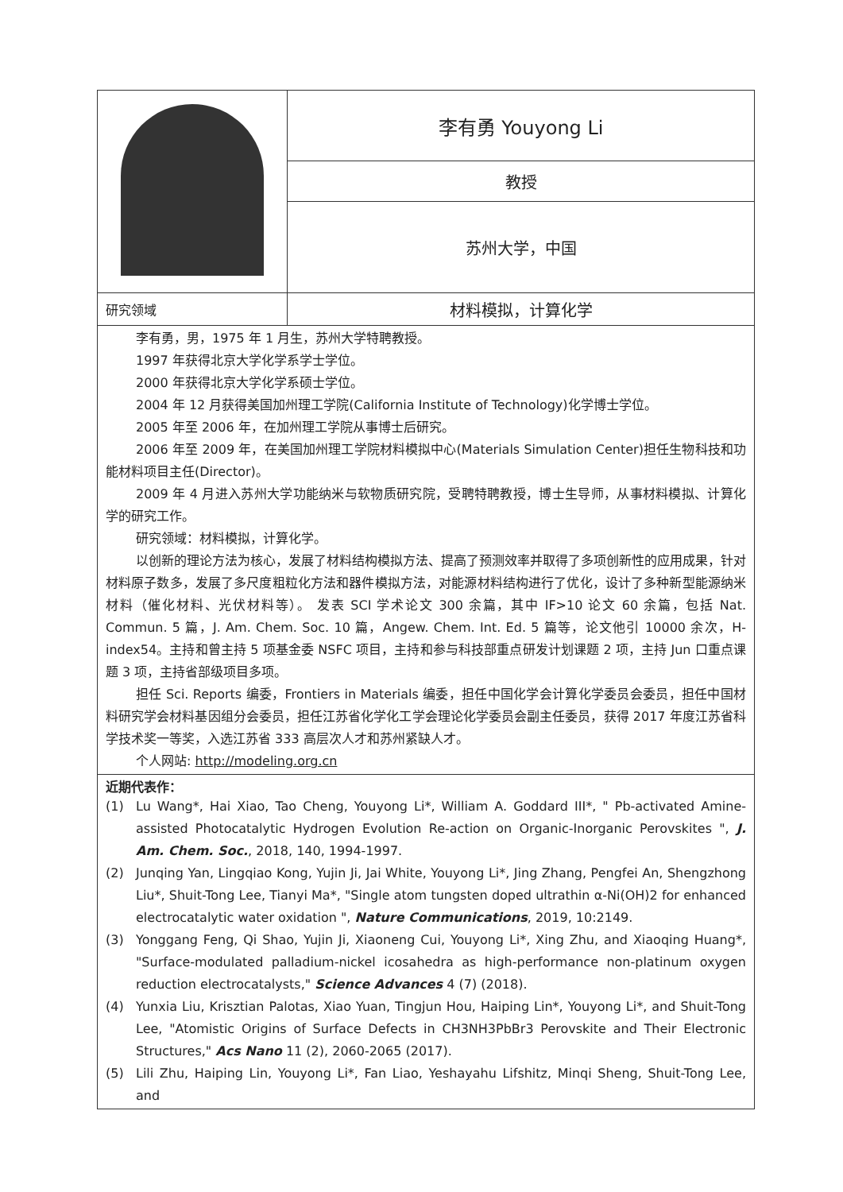| | 李有勇 Youyong Li |
| | 教授 |
| | 苏州大学，中国 |
| 研究领域 | 材料模拟，计算化学 |
| 李有勇，男，1975 年 1 月生，苏州大学特聘教授。 1997 年获得北京大学化学系学士学位。 2000 年获得北京大学化学系硕士学位。 2004 年 12 月获得美国加州理工学院(California Institute of Technology)化学博士学位。 2005 年至 2006 年，在加州理工学院从事博士后研究。 2006 年至 2009 年，在美国加州理工学院材料模拟中心(Materials Simulation Center)担任生物科技和功能材料项目主任(Director)。 2009 年 4 月进入苏州大学功能纳米与软物质研究院，受聘特聘教授，博士生导师，从事材料模拟、计算化学的研究工作。 研究领域：材料模拟，计算化学。 以创新的理论方法为核心，发展了材料结构模拟方法、提高了预测效率并取得了多项创新性的应用成果，针对材料原子数多，发展了多尺度粗粒化方法和器件模拟方法，对能源材料结构进行了优化，设计了多种新型能源纳米材料（催化材料、光伏材料等）。 发表 SCI 学术论文 300 余篇，其中 IF>10 论文 60 余篇，包括 Nat. Commun. 5 篇，J. Am. Chem. Soc. 10 篇，Angew. Chem. Int. Ed. 5 篇等，论文他引 10000 余次，H-index54。主持和曾主持 5 项基金委 NSFC 项目，主持和参与科技部重点研发计划课题 2 项，主持 Jun 口重点课题 3 项，主持省部级项目多项。 担任 Sci. Reports 编委，Frontiers in Materials 编委，担任中国化学会计算化学委员会委员，担任中国材料研究学会材料基因组分会委员，担任江苏省化学化工学会理论化学委员会副主任委员，获得 2017 年度江苏省科学技术奖一等奖，入选江苏省 333 高层次人才和苏州紧缺人才。 个人网站: http://modeling.org.cn | |
| 近期代表作： (1) Lu Wang*, Hai Xiao, Tao Cheng, Youyong Li*, William A. Goddard III*, " Pb-activated Amine-assisted Photocatalytic Hydrogen Evolution Re-action on Organic-Inorganic Perovskites ", J. Am. Chem. Soc. , 2018, 140, 1994-1997. (2) Junqing Yan, Lingqiao Kong, Yujin Ji, Jai White, Youyong Li*, Jing Zhang, Pengfei An, Shengzhong Liu*, Shuit-Tong Lee, Tianyi Ma*, "Single atom tungsten doped ultrathin α-Ni(OH)2 for enhanced electrocatalytic water oxidation ", Nature Communications , 2019, 10:2149. (3) Yonggang Feng, Qi Shao, Yujin Ji, Xiaoneng Cui, Youyong Li*, Xing Zhu, and Xiaoqing Huang*, "Surface-modulated palladium-nickel icosahedra as high-performance non-platinum oxygen reduction electrocatalysts," Science Advances 4 (7) (2018). (4) Yunxia Liu, Krisztian Palotas, Xiao Yuan, Tingjun Hou, Haiping Lin*, Youyong Li*, and Shuit-Tong Lee, "Atomistic Origins of Surface Defects in CH3NH3PbBr3 Perovskite and Their Electronic Structures," Acs Nano 11 (2), 2060-2065 (2017). (5) Lili Zhu, Haiping Lin, Youyong Li*, Fan Liao, Yeshayahu Lifshitz, Minqi Sheng, Shuit-Tong Lee, and | |